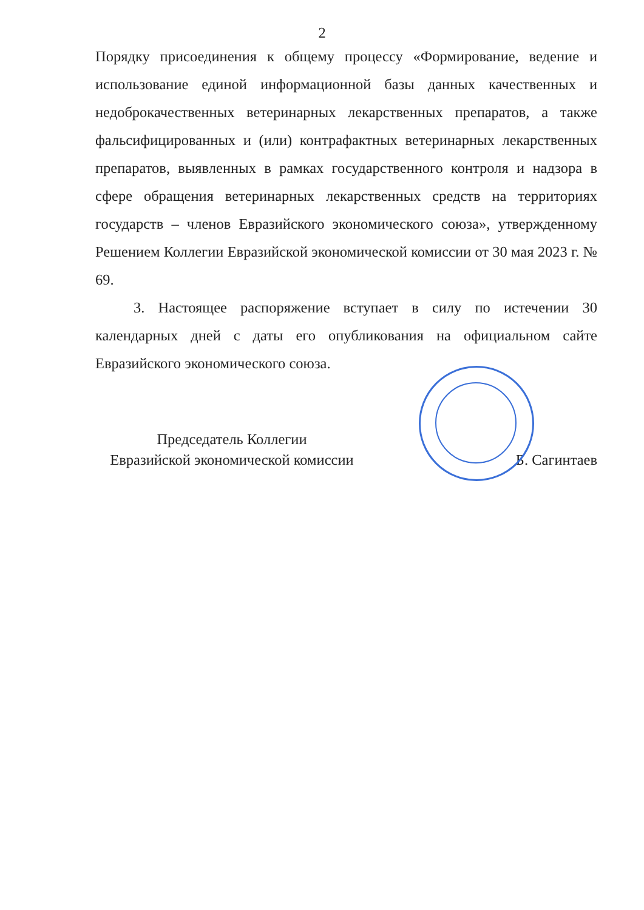2
Порядку присоединения к общему процессу «Формирование, ведение и использование единой информационной базы данных качественных и недоброкачественных ветеринарных лекарственных препаратов, а также фальсифицированных и (или) контрафактных ветеринарных лекарственных препаратов, выявленных в рамках государственного контроля и надзора в сфере обращения ветеринарных лекарственных средств на территориях государств – членов Евразийского экономического союза», утвержденному Решением Коллегии Евразийской экономической комиссии от 30 мая 2023 г. № 69.
3. Настоящее распоряжение вступает в силу по истечении 30 календарных дней с даты его опубликования на официальном сайте Евразийского экономического союза.
Председатель Коллегии
Евразийской экономической комиссии
Б. Сагинтаев